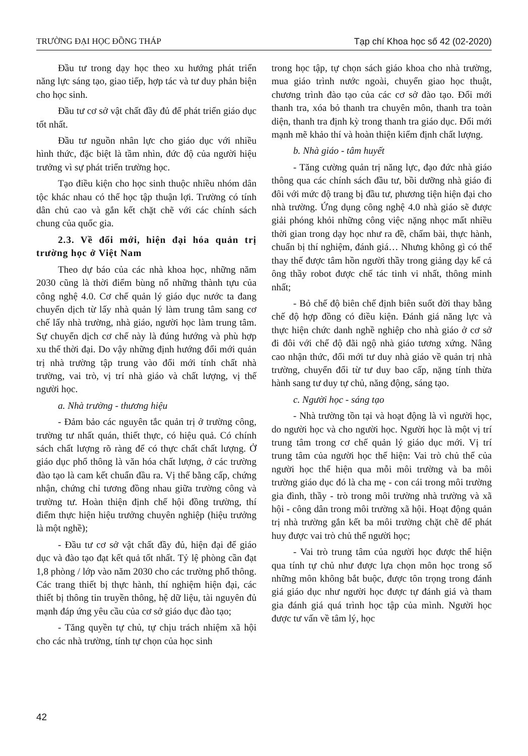TRƯỜNG ĐẠI HỌC ĐỒNG THÁP Tạp chí Khoa học số 42 (02-2020)
Đầu tư trong dạy học theo xu hướng phát triển năng lực sáng tạo, giao tiếp, hợp tác và tư duy phản biện cho học sinh.
Đầu tư cơ sở vật chất đầy đủ để phát triển giáo dục tốt nhất.
Đầu tư nguồn nhân lực cho giáo dục với nhiều hình thức, đặc biệt là tầm nhìn, đức độ của người hiệu trưởng vì sự phát triển trường học.
Tạo điều kiện cho học sinh thuộc nhiều nhóm dân tộc khác nhau có thể học tập thuận lợi. Trường có tính dân chủ cao và gắn kết chặt chẽ với các chính sách chung của quốc gia.
2.3. Về đổi mới, hiện đại hóa quản trị trường học ở Việt Nam
Theo dự báo của các nhà khoa học, những năm 2030 cũng là thời điểm bùng nổ những thành tựu của công nghệ 4.0. Cơ chế quản lý giáo dục nước ta đang chuyển dịch từ lấy nhà quản lý làm trung tâm sang cơ chế lấy nhà trường, nhà giáo, người học làm trung tâm. Sự chuyển dịch cơ chế này là đúng hướng và phù hợp xu thế thời đại. Do vậy những định hướng đổi mới quản trị nhà trường tập trung vào đổi mới tính chất nhà trường, vai trò, vị trí nhà giáo và chất lượng, vị thế người học.
a. Nhà trường - thương hiệu
- Đảm bảo các nguyên tắc quản trị ở trường công, trường tư nhất quán, thiết thực, có hiệu quả. Có chính sách chất lượng rõ ràng để có thực chất chất lượng. Ở giáo dục phổ thông là văn hóa chất lượng, ở các trường đào tạo là cam kết chuẩn đầu ra. Vị thế bằng cấp, chứng nhận, chứng chỉ tương đồng nhau giữa trường công và trường tư. Hoàn thiện định chế hội đồng trường, thí điểm thực hiện hiệu trưởng chuyên nghiệp (hiệu trưởng là một nghề);
- Đầu tư cơ sở vật chất đầy đủ, hiện đại để giáo dục và đào tạo đạt kết quả tốt nhất. Tỷ lệ phòng cần đạt 1,8 phòng / lớp vào năm 2030 cho các trường phổ thông. Các trang thiết bị thực hành, thí nghiệm hiện đại, các thiết bị thông tin truyền thông, hệ dữ liệu, tài nguyên đủ mạnh đáp ứng yêu cầu của cơ sở giáo dục đào tạo;
- Tăng quyền tự chủ, tự chịu trách nhiệm xã hội cho các nhà trường, tính tự chọn của học sinh
trong học tập, tự chọn sách giáo khoa cho nhà trường, mua giáo trình nước ngoài, chuyển giao học thuật, chương trình đào tạo của các cơ sở đào tạo. Đổi mới thanh tra, xóa bỏ thanh tra chuyên môn, thanh tra toàn diện, thanh tra định kỳ trong thanh tra giáo dục. Đổi mới mạnh mẽ khảo thí và hoàn thiện kiểm định chất lượng.
b. Nhà giáo - tâm huyết
- Tăng cường quản trị năng lực, đạo đức nhà giáo thông qua các chính sách đầu tư, bồi dưỡng nhà giáo đi đôi với mức độ trang bị đầu tư, phương tiện hiện đại cho nhà trường. Ứng dụng công nghệ 4.0 nhà giáo sẽ được giải phóng khỏi những công việc nặng nhọc mất nhiều thời gian trong dạy học như ra đề, chấm bài, thực hành, chuẩn bị thí nghiệm, đánh giá… Nhưng không gì có thể thay thế được tâm hồn người thầy trong giảng dạy kể cả ông thầy robot được chế tác tinh vi nhất, thông minh nhất;
- Bỏ chế độ biên chế định biên suốt đời thay bằng chế độ hợp đồng có điều kiện. Đánh giá năng lực và thực hiện chức danh nghề nghiệp cho nhà giáo ở cơ sở đi đôi với chế độ đãi ngộ nhà giáo tương xứng. Nâng cao nhận thức, đổi mới tư duy nhà giáo về quản trị nhà trường, chuyển đổi từ tư duy bao cấp, nặng tính thừa hành sang tư duy tự chủ, năng động, sáng tạo.
c. Người học - sáng tạo
- Nhà trường tồn tại và hoạt động là vì người học, do người học và cho người học. Người học là một vị trí trung tâm trong cơ chế quản lý giáo dục mới. Vị trí trung tâm của người học thể hiện: Vai trò chủ thể của người học thể hiện qua mỗi môi trường và ba môi trường giáo dục đó là cha mẹ - con cái trong môi trường gia đình, thầy - trò trong môi trường nhà trường và xã hội - công dân trong môi trường xã hội. Hoạt động quản trị nhà trường gắn kết ba môi trường chặt chẽ để phát huy được vai trò chủ thể người học;
- Vai trò trung tâm của người học được thể hiện qua tính tự chủ như được lựa chọn môn học trong số những môn không bắt buộc, được tôn trọng trong đánh giá giáo dục như người học được tự đánh giá và tham gia đánh giá quá trình học tập của mình. Người học được tư vấn về tâm lý, học
42